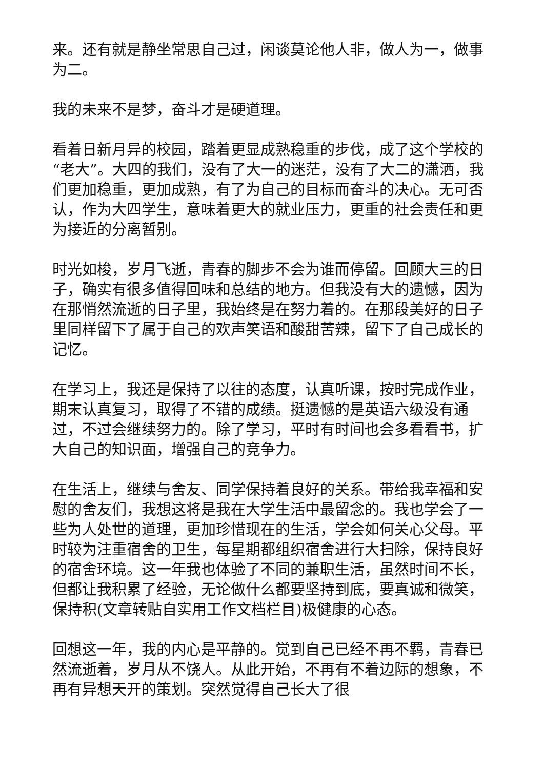来。还有就是静坐常思自己过，闲谈莫论他人非，做人为一，做事为二。
我的未来不是梦，奋斗才是硬道理。
看着日新月异的校园，踏着更显成熟稳重的步伐，成了这个学校的“老大”。大四的我们，没有了大一的迷茫，没有了大二的潇洒，我们更加稳重，更加成熟，有了为自己的目标而奋斗的决心。无可否认，作为大四学生，意味着更大的就业压力，更重的社会责任和更为接近的分离暂别。
时光如梭，岁月飞逝，青春的脚步不会为谁而停留。回顾大三的日子，确实有很多值得回味和总结的地方。但我没有大的遗憾，因为在那悄然流逝的日子里，我始终是在努力着的。在那段美好的日子里同样留下了属于自己的欢声笑语和酸甜苦辣，留下了自己成长的记忆。
在学习上，我还是保持了以往的态度，认真听课，按时完成作业，期末认真复习，取得了不错的成绩。挺遗憾的是英语六级没有通过，不过会继续努力的。除了学习，平时有时间也会多看看书，扩大自己的知识面，增强自己的竞争力。
在生活上，继续与舍友、同学保持着良好的关系。带给我幸福和安慰的舍友们，我想这将是我在大学生活中最留念的。我也学会了一些为人处世的道理，更加珍惜现在的生活，学会如何关心父母。平时较为注重宿舍的卫生，每星期都组织宿舍进行大扫除，保持良好的宿舍环境。这一年我也体验了不同的兼职生活，虽然时间不长，但都让我积累了经验，无论做什么都要坚持到底，要真诚和微笑，保持积(文章转贴自实用工作文档栏目)极健康的心态。
回想这一年，我的内心是平静的。觉到自己已经不再不羁，青春已然流逝着，岁月从不饶人。从此开始，不再有不着边际的想象，不再有异想天开的策划。突然觉得自己长大了很